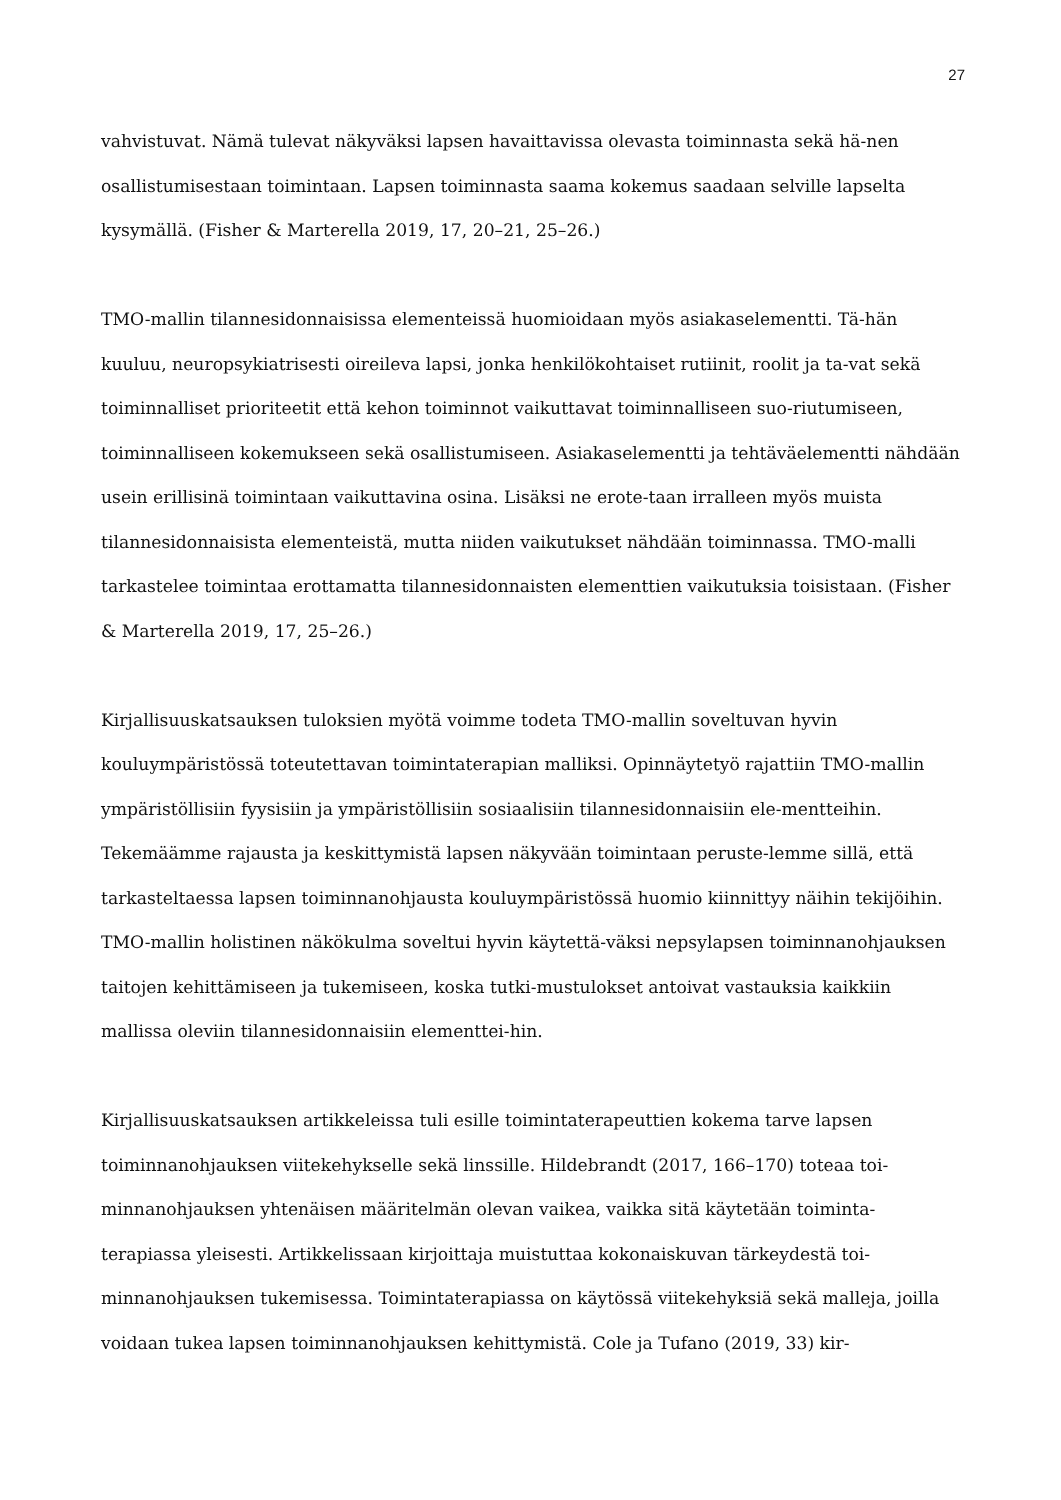27
vahvistuvat. Nämä tulevat näkyväksi lapsen havaittavissa olevasta toiminnasta sekä hä-nen osallistumisestaan toimintaan. Lapsen toiminnasta saama kokemus saadaan selville lapselta kysymällä. (Fisher & Marterella 2019, 17, 20–21, 25–26.)
TMO-mallin tilannesidonnaisissa elementeissä huomioidaan myös asiakaselementti. Tä-hän kuuluu, neuropsykiatrisesti oireileva lapsi, jonka henkilökohtaiset rutiinit, roolit ja ta-vat sekä toiminnalliset prioriteetit että kehon toiminnot vaikuttavat toiminnalliseen suo-riutumiseen, toiminnalliseen kokemukseen sekä osallistumiseen. Asiakaselementti ja tehtäväelementti nähdään usein erillisinä toimintaan vaikuttavina osina. Lisäksi ne erote-taan irralleen myös muista tilannesidonnaisista elementeistä, mutta niiden vaikutukset nähdään toiminnassa. TMO-malli tarkastelee toimintaa erottamatta tilannesidonnaisten elementtien vaikutuksia toisistaan. (Fisher & Marterella 2019, 17, 25–26.)
Kirjallisuuskatsauksen tuloksien myötä voimme todeta TMO-mallin soveltuvan hyvin kouluympäristössä toteutettavan toimintaterapian malliksi. Opinnäytetyö rajattiin TMO-mallin ympäristöllisiin fyysisiin ja ympäristöllisiin sosiaalisiin tilannesidonnaisiin ele-mentteihin. Tekemäämme rajausta ja keskittymistä lapsen näkyvään toimintaan peruste-lemme sillä, että tarkasteltaessa lapsen toiminnanohjausta kouluympäristössä huomio kiinnittyy näihin tekijöihin. TMO-mallin holistinen näkökulma soveltui hyvin käytettä-väksi nepsylapsen toiminnanohjauksen taitojen kehittämiseen ja tukemiseen, koska tutki-mustulokset antoivat vastauksia kaikkiin mallissa oleviin tilannesidonnaisiin elementtei-hin.
Kirjallisuuskatsauksen artikkeleissa tuli esille toimintaterapeuttien kokema tarve lapsen toiminnanohjauksen viitekehykselle sekä linssille. Hildebrandt (2017, 166–170) toteaa toi-minnanohjauksen yhtenäisen määritelmän olevan vaikea, vaikka sitä käytetään toiminta-terapiassa yleisesti. Artikkelissaan kirjoittaja muistuttaa kokonaiskuvan tärkeydestä toi-minnanohjauksen tukemisessa. Toimintaterapiassa on käytössä viitekehyksiä sekä malleja, joilla voidaan tukea lapsen toiminnanohjauksen kehittymistä. Cole ja Tufano (2019, 33) kir-